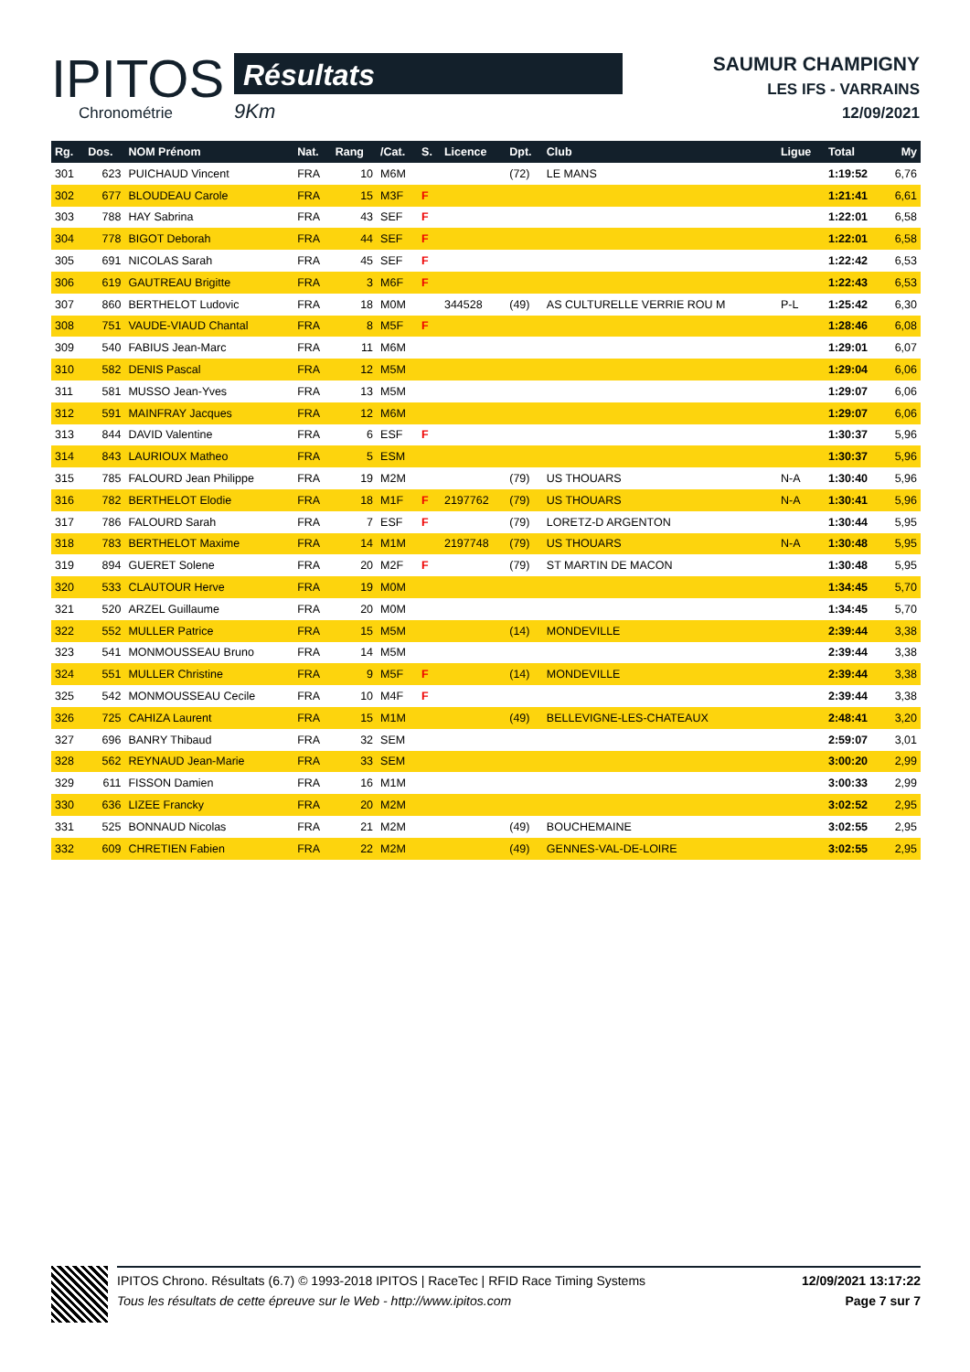IPITOS
Chronométrie
Résultats
9Km
SAUMUR CHAMPIGNY
LES IFS - VARRAINS
12/09/2021
| Rg. | Dos. | NOM Prénom | Nat. | Rang | /Cat. | S. | Licence | Dpt. | Club | Ligue | Total | My |
| --- | --- | --- | --- | --- | --- | --- | --- | --- | --- | --- | --- | --- |
| 301 | 623 | PUICHAUD Vincent | FRA | 10 | M6M | | | (72) | LE MANS | | 1:19:52 | 6,76 |
| 302 | 677 | BLOUDEAU Carole | FRA | 15 | M3F | F | | | | | 1:21:41 | 6,61 |
| 303 | 788 | HAY Sabrina | FRA | 43 | SEF | F | | | | | 1:22:01 | 6,58 |
| 304 | 778 | BIGOT Deborah | FRA | 44 | SEF | F | | | | | 1:22:01 | 6,58 |
| 305 | 691 | NICOLAS Sarah | FRA | 45 | SEF | F | | | | | 1:22:42 | 6,53 |
| 306 | 619 | GAUTREAU Brigitte | FRA | 3 | M6F | F | | | | | 1:22:43 | 6,53 |
| 307 | 860 | BERTHELOT Ludovic | FRA | 18 | M0M | | 344528 | (49) | AS CULTURELLE VERRIE ROU M | P-L | 1:25:42 | 6,30 |
| 308 | 751 | VAUDE-VIAUD Chantal | FRA | 8 | M5F | F | | | | | 1:28:46 | 6,08 |
| 309 | 540 | FABIUS Jean-Marc | FRA | 11 | M6M | | | | | | 1:29:01 | 6,07 |
| 310 | 582 | DENIS Pascal | FRA | 12 | M5M | | | | | | 1:29:04 | 6,06 |
| 311 | 581 | MUSSO Jean-Yves | FRA | 13 | M5M | | | | | | 1:29:07 | 6,06 |
| 312 | 591 | MAINFRAY Jacques | FRA | 12 | M6M | | | | | | 1:29:07 | 6,06 |
| 313 | 844 | DAVID Valentine | FRA | 6 | ESF | F | | | | | 1:30:37 | 5,96 |
| 314 | 843 | LAURIOUX Matheo | FRA | 5 | ESM | | | | | | 1:30:37 | 5,96 |
| 315 | 785 | FALOURD Jean Philippe | FRA | 19 | M2M | | | (79) | US THOUARS | N-A | 1:30:40 | 5,96 |
| 316 | 782 | BERTHELOT Elodie | FRA | 18 | M1F | F | 2197762 | (79) | US THOUARS | N-A | 1:30:41 | 5,96 |
| 317 | 786 | FALOURD Sarah | FRA | 7 | ESF | F | | (79) | LORETZ-D ARGENTON | | 1:30:44 | 5,95 |
| 318 | 783 | BERTHELOT Maxime | FRA | 14 | M1M | | 2197748 | (79) | US THOUARS | N-A | 1:30:48 | 5,95 |
| 319 | 894 | GUERET Solene | FRA | 20 | M2F | F | | (79) | ST MARTIN DE MACON | | 1:30:48 | 5,95 |
| 320 | 533 | CLAUTOUR Herve | FRA | 19 | M0M | | | | | | 1:34:45 | 5,70 |
| 321 | 520 | ARZEL Guillaume | FRA | 20 | M0M | | | | | | 1:34:45 | 5,70 |
| 322 | 552 | MULLER Patrice | FRA | 15 | M5M | | | (14) | MONDEVILLE | | 2:39:44 | 3,38 |
| 323 | 541 | MONMOUSSEAU Bruno | FRA | 14 | M5M | | | | | | 2:39:44 | 3,38 |
| 324 | 551 | MULLER Christine | FRA | 9 | M5F | F | | (14) | MONDEVILLE | | 2:39:44 | 3,38 |
| 325 | 542 | MONMOUSSEAU Cecile | FRA | 10 | M4F | F | | | | | 2:39:44 | 3,38 |
| 326 | 725 | CAHIZA Laurent | FRA | 15 | M1M | | | (49) | BELLEVIGNE-LES-CHATEAUX | | 2:48:41 | 3,20 |
| 327 | 696 | BANRY Thibaud | FRA | 32 | SEM | | | | | | 2:59:07 | 3,01 |
| 328 | 562 | REYNAUD Jean-Marie | FRA | 33 | SEM | | | | | | 3:00:20 | 2,99 |
| 329 | 611 | FISSON Damien | FRA | 16 | M1M | | | | | | 3:00:33 | 2,99 |
| 330 | 636 | LIZEE Francky | FRA | 20 | M2M | | | | | | 3:02:52 | 2,95 |
| 331 | 525 | BONNAUD Nicolas | FRA | 21 | M2M | | | (49) | BOUCHEMAINE | | 3:02:55 | 2,95 |
| 332 | 609 | CHRETIEN Fabien | FRA | 22 | M2M | | | (49) | GENNES-VAL-DE-LOIRE | | 3:02:55 | 2,95 |
IPITOS Chrono. Résultats (6.7) © 1993-2018 IPITOS | RaceTec | RFID Race Timing Systems
Tous les résultats de cette épreuve sur le Web - http://www.ipitos.com
12/09/2021 13:17:22
Page 7 sur 7